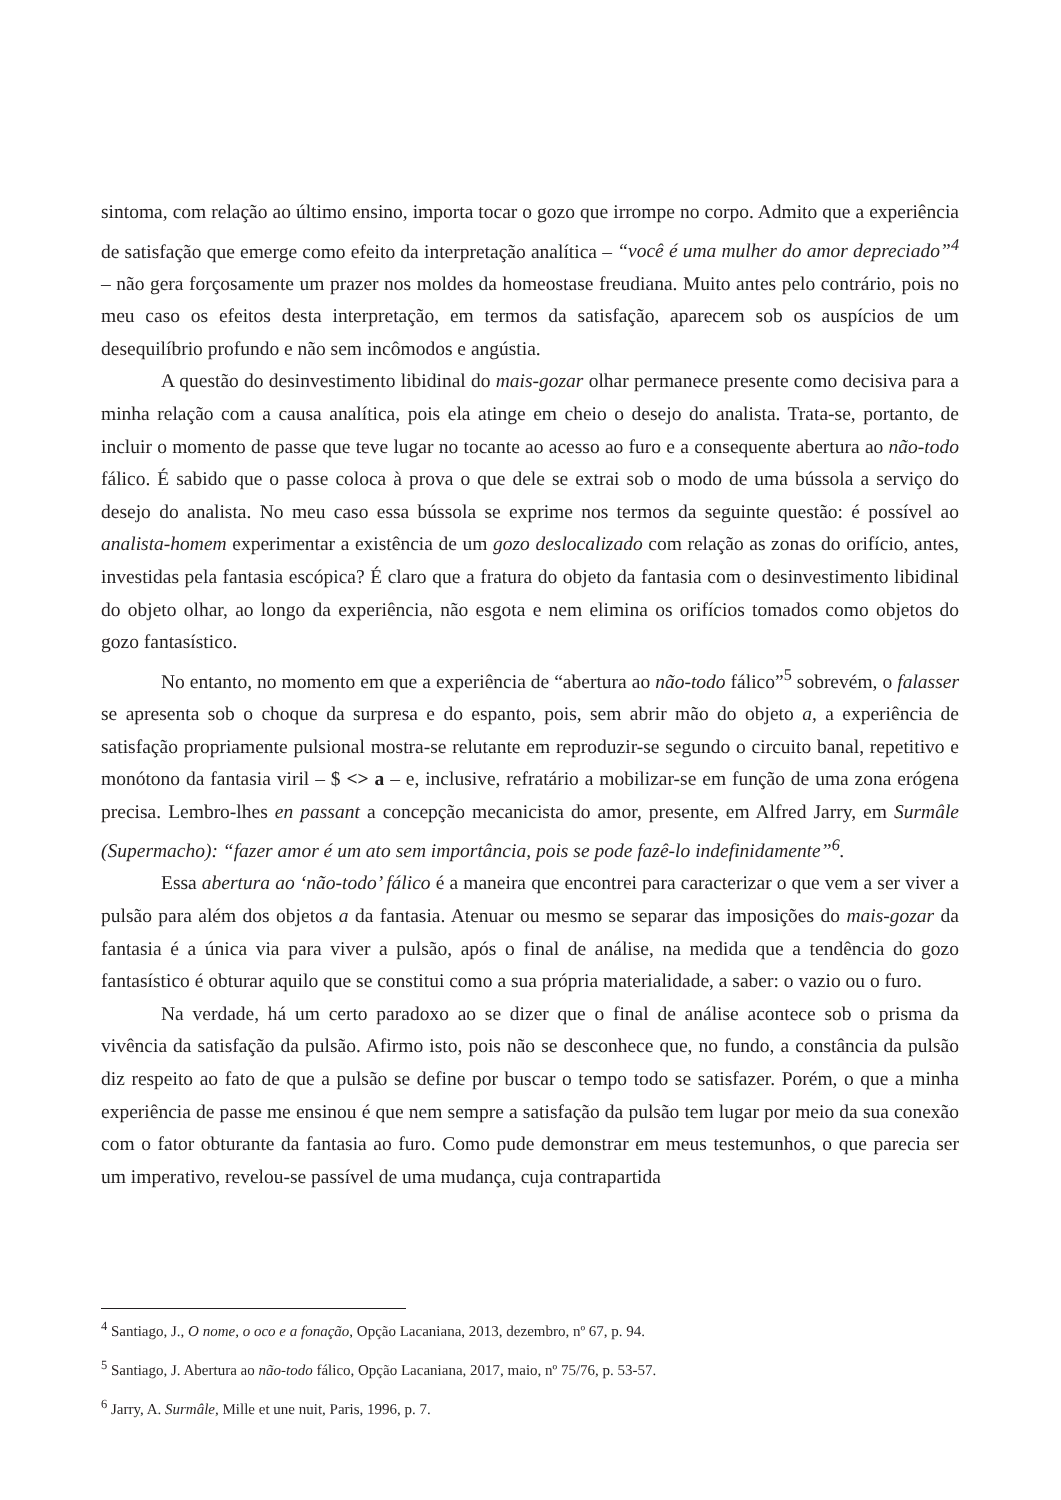sintoma, com relação ao último ensino, importa tocar o gozo que irrompe no corpo. Admito que a experiência de satisfação que emerge como efeito da interpretação analítica – “você é uma mulher do amor depreciado”<sup>4</sup> – não gera forçosamente um prazer nos moldes da homeostase freudiana. Muito antes pelo contrário, pois no meu caso os efeitos desta interpretação, em termos da satisfação, aparecem sob os auspícios de um desequilíbrio profundo e não sem incômodos e angústia.
A questão do desinvestimento libidinal do mais-gozar olhar permanece presente como decisiva para a minha relação com a causa analítica, pois ela atinge em cheio o desejo do analista. Trata-se, portanto, de incluir o momento de passe que teve lugar no tocante ao acesso ao furo e a consequente abertura ao não-todo fálico. É sabido que o passe coloca à prova o que dele se extrai sob o modo de uma bússola a serviço do desejo do analista. No meu caso essa bússola se exprime nos termos da seguinte questão: é possível ao analista-homem experimentar a existência de um gozo deslocalizado com relação as zonas do orifício, antes, investidas pela fantasia escópica? É claro que a fratura do objeto da fantasia com o desinvestimento libidinal do objeto olhar, ao longo da experiência, não esgota e nem elimina os orifícios tomados como objetos do gozo fantasístico.
No entanto, no momento em que a experiência de “abertura ao não-todo fálico”<sup>5</sup> sobrevém, o falasser se apresenta sob o choque da surpresa e do espanto, pois, sem abrir mão do objeto a, a experiência de satisfação propriamente pulsional mostra-se relutante em reproduzir-se segundo o circuito banal, repetitivo e monótono da fantasia viril – $ <> a – e, inclusive, refratário a mobilizar-se em função de uma zona erógena precisa. Lembro-lhes en passant a concepção mecanicista do amor, presente, em Alfred Jarry, em Surmâle (Supermacho): “fazer amor é um ato sem importância, pois se pode fazê-lo indefinidamente”<sup>6</sup>.
Essa abertura ao ‘não-todo’ fálico é a maneira que encontrei para caracterizar o que vem a ser viver a pulsão para além dos objetos a da fantasia. Atenuar ou mesmo se separar das imposições do mais-gozar da fantasia é a única via para viver a pulsão, após o final de análise, na medida que a tendência do gozo fantasístico é obturar aquilo que se constitui como a sua própria materialidade, a saber: o vazio ou o furo.
Na verdade, há um certo paradoxo ao se dizer que o final de análise acontece sob o prisma da vivência da satisfação da pulsão. Afirmo isto, pois não se desconhece que, no fundo, a constância da pulsão diz respeito ao fato de que a pulsão se define por buscar o tempo todo se satisfazer. Porém, o que a minha experiência de passe me ensinou é que nem sempre a satisfação da pulsão tem lugar por meio da sua conexão com o fator obturante da fantasia ao furo. Como pude demonstrar em meus testemunhos, o que parecia ser um imperativo, revelou-se passível de uma mudança, cuja contrapartida
<sup>4</sup> Santiago, J., O nome, o oco e a fonação, Opção Lacaniana, 2013, dezembro, nº 67, p. 94.
<sup>5</sup> Santiago, J. Abertura ao não-todo fálico, Opção Lacaniana, 2017, maio, nº 75/76, p. 53-57.
<sup>6</sup> Jarry, A. Surmâle, Mille et une nuit, Paris, 1996, p. 7.